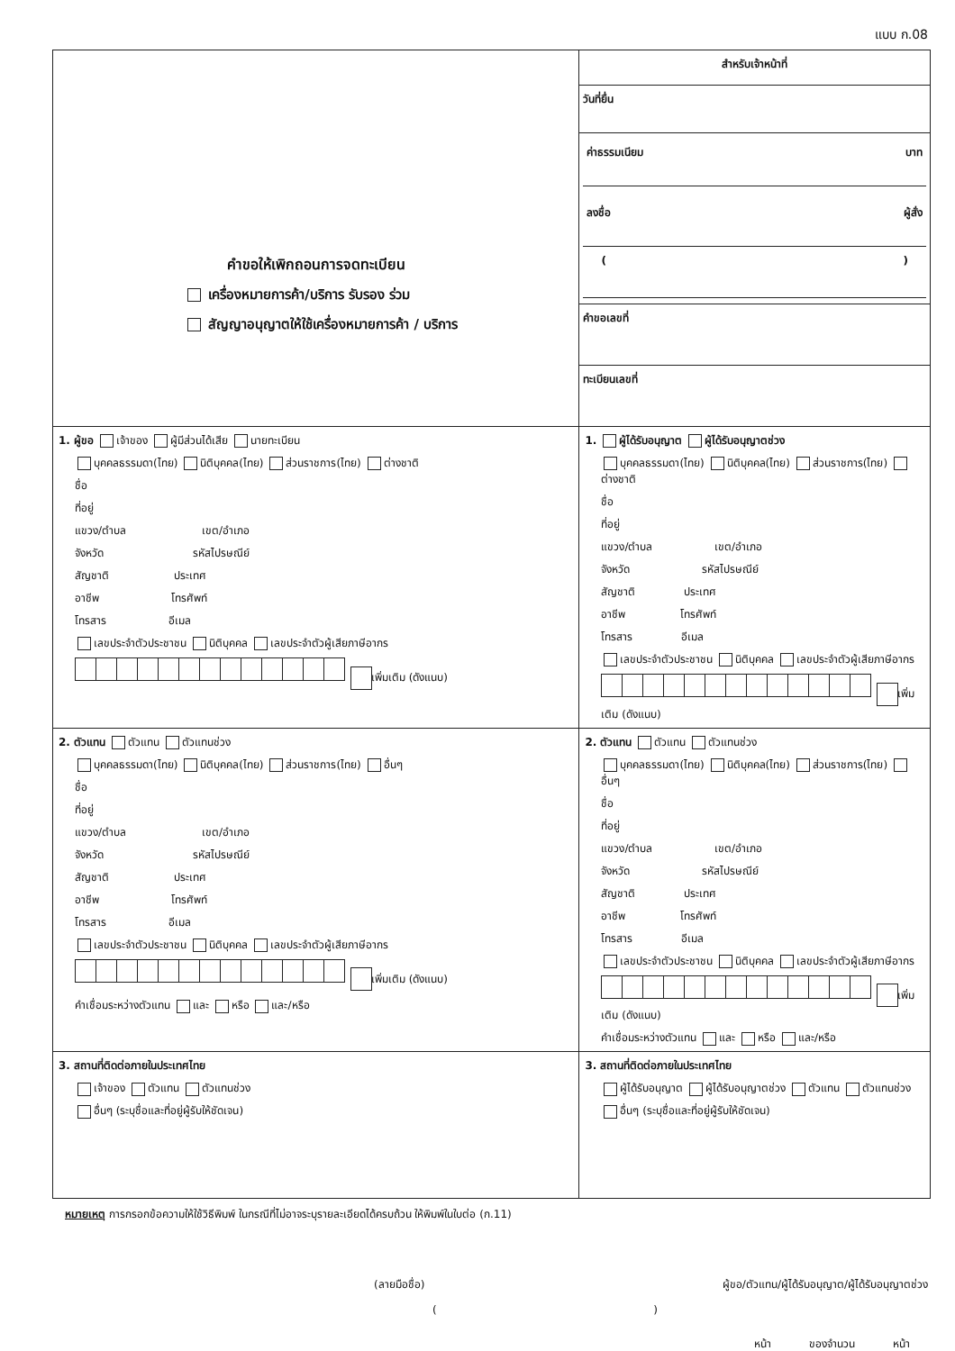แบบ ก.08
| คำขอให้เพิกถอนการจดทะเบียน เครื่องหมายการค้า/บริการ รับรอง ร่วม สัญญาอนุญาตให้ใช้เครื่องหมายการค้า / บริการ | สำหรับเจ้าหน้าที่ วันที่ยื่น ค่าธรรมเนียม บาท ลงชื่อ ผู้สั่ง ( ) คำขอเลขที่ ทะเบียนเลขที่ |
| 1. ผู้ขอ เจ้าของ ผู้มีส่วนได้เสีย นายทะเบียน บุคคลธรรมดา(ไทย) นิติบุคคล(ไทย) ส่วนราชการ(ไทย) ต่างชาติ ชื่อ ที่อยู่ แขวง/ตำบล เขต/อำเภอ จังหวัด รหัสไปรษณีย์ สัญชาติ ประเทศ อาชีพ โทรศัพท์ โทรสาร อีเมล เลขประจำตัวประชาชน นิติบุคคล เลขประจำตัวผู้เสียภาษีอากร เพิ่มเติม (ดังแนบ) | 1. ผู้ได้รับอนุญาต ผู้ได้รับอนุญาตช่วง บุคคลธรรมดา(ไทย) นิติบุคคล(ไทย) ส่วนราชการ(ไทย) ต่างชาติ ชื่อ ที่อยู่ แขวง/ตำบล เขต/อำเภอ จังหวัด รหัสไปรษณีย์ สัญชาติ ประเทศ อาชีพ โทรศัพท์ โทรสาร อีเมล เลขประจำตัวประชาชน นิติบุคคล เลขประจำตัวผู้เสียภาษีอากร เพิ่มเติม (ดังแนบ) |
| 2. ตัวแทน ตัวแทน ตัวแทนช่วง บุคคลธรรมดา(ไทย) นิติบุคคล(ไทย) ส่วนราชการ(ไทย) อื่นๆ ชื่อ ที่อยู่ แขวง/ตำบล เขต/อำเภอ จังหวัด รหัสไปรษณีย์ สัญชาติ ประเทศ อาชีพ โทรศัพท์ โทรสาร อีเมล เลขประจำตัวประชาชน นิติบุคคล เลขประจำตัวผู้เสียภาษีอากร เพิ่มเติม (ดังแนบ) คำเชื่อมระหว่างตัวแทน และ หรือ และ/หรือ | 2. ตัวแทน ตัวแทน ตัวแทนช่วง บุคคลธรรมดา(ไทย) นิติบุคคล(ไทย) ส่วนราชการ(ไทย) อื่นๆ ชื่อ ที่อยู่ แขวง/ตำบล เขต/อำเภอ จังหวัด รหัสไปรษณีย์ สัญชาติ ประเทศ อาชีพ โทรศัพท์ โทรสาร อีเมล เลขประจำตัวประชาชน นิติบุคคล เลขประจำตัวผู้เสียภาษีอากร เพิ่มเติม (ดังแนบ) คำเชื่อมระหว่างตัวแทน และ หรือ และ/หรือ |
| 3. สถานที่ติดต่อภายในประเทศไทย เจ้าของ ตัวแทน ตัวแทนช่วง อื่นๆ (ระบุชื่อและที่อยู่ผู้รับให้ชัดเจน) | 3. สถานที่ติดต่อภายในประเทศไทย ผู้ได้รับอนุญาต ผู้ได้รับอนุญาตช่วง ตัวแทน ตัวแทนช่วง อื่นๆ (ระบุชื่อและที่อยู่ผู้รับให้ชัดเจน) |
หมายเหตุ การกรอกข้อความให้ใช้วิธีพิมพ์ ในกรณีที่ไม่อาจระบุรายละเอียดได้ครบถ้วน ให้พิมพ์ในใบต่อ (ก.11)
(ลายมือชื่อ) ผู้ขอ/ตัวแทน/ผู้ได้รับอนุญาต/ผู้ได้รับอนุญาตช่วง
()
หน้า ของจำนวน หน้า